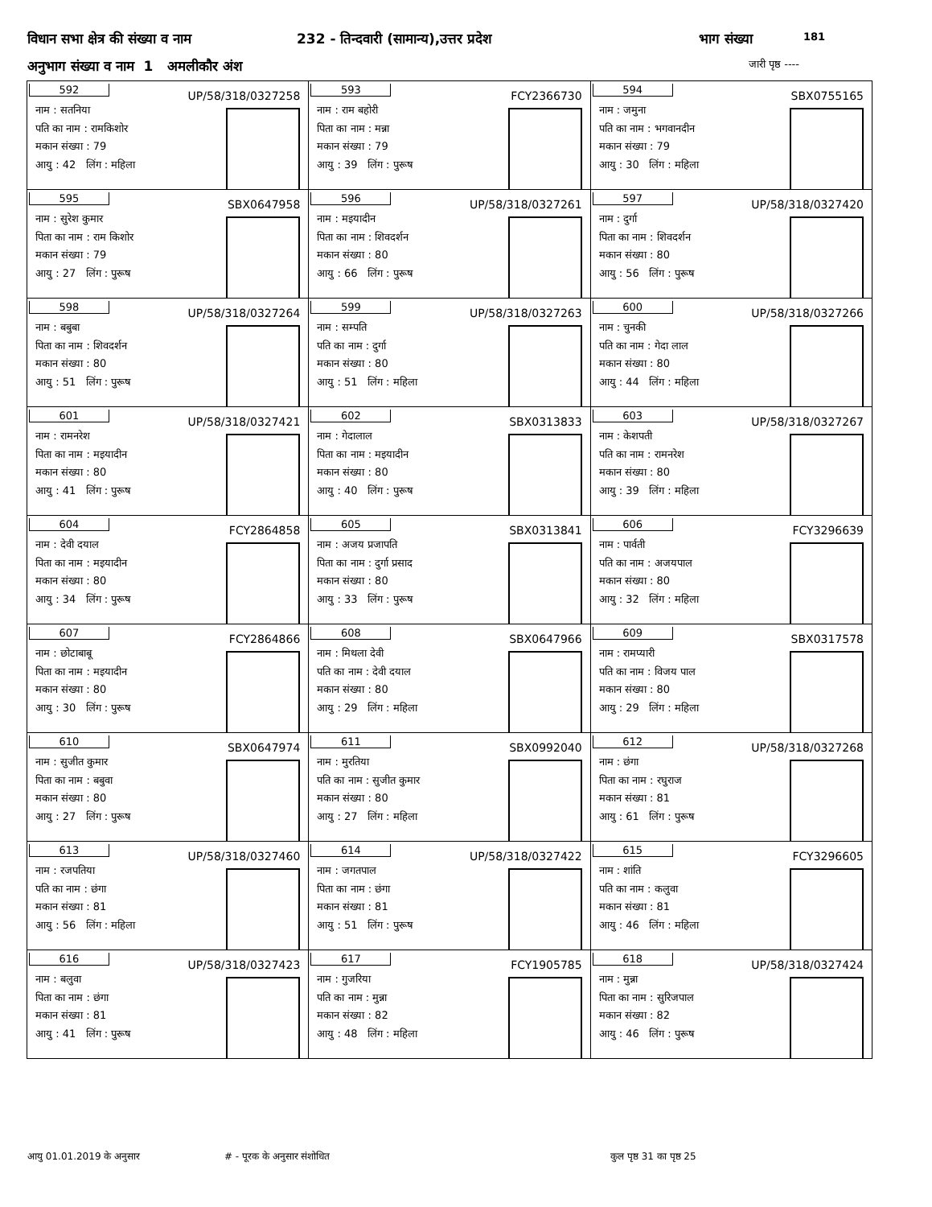विधान सभा क्षेत्र की संख्या व नाम 232 - तिन्दवारी (सामान्य),उत्तर प्रदेश भाग संख्या 181
अनुभाग संख्या व नाम 1 अमलीकौर अंश जारी पृष्ठ ----
| 592 UP/58/318/0327258 नाम : सतनिया पति का नाम : रामकिशोर मकान संख्या : 79 आयु : 42 लिंग : महिला | 593 FCY2366730 नाम : राम बहोरी पिता का नाम : मन्ना मकान संख्या : 79 आयु : 39 लिंग : पुरूष | 594 SBX0755165 नाम : जमुना पति का नाम : भगवानदीन मकान संख्या : 79 आयु : 30 लिंग : महिला |
| 595 SBX0647958 नाम : सुरेश कुमार पिता का नाम : राम किशोर मकान संख्या : 79 आयु : 27 लिंग : पुरूष | 596 UP/58/318/0327261 नाम : मइयादीन पिता का नाम : शिवदर्शन मकान संख्या : 80 आयु : 66 लिंग : पुरूष | 597 UP/58/318/0327420 नाम : दुर्गा पिता का नाम : शिवदर्शन मकान संख्या : 80 आयु : 56 लिंग : पुरूष |
| 598 UP/58/318/0327264 नाम : बबुबा पिता का नाम : शिवदर्शन मकान संख्या : 80 आयु : 51 लिंग : पुरूष | 599 UP/58/318/0327263 नाम : सम्पति पति का नाम : दुर्गा मकान संख्या : 80 आयु : 51 लिंग : महिला | 600 UP/58/318/0327266 नाम : चुनकी पति का नाम : गेदा लाल मकान संख्या : 80 आयु : 44 लिंग : महिला |
| 601 UP/58/318/0327421 नाम : रामनरेश पिता का नाम : मइयादीन मकान संख्या : 80 आयु : 41 लिंग : पुरूष | 602 SBX0313833 नाम : गेदालाल पिता का नाम : मइयादीन मकान संख्या : 80 आयु : 40 लिंग : पुरूष | 603 UP/58/318/0327267 नाम : केशपती पति का नाम : रामनरेश मकान संख्या : 80 आयु : 39 लिंग : महिला |
| 604 FCY2864858 नाम : देवी दयाल पिता का नाम : मइयादीन मकान संख्या : 80 आयु : 34 लिंग : पुरूष | 605 SBX0313841 नाम : अजय प्रजापति पिता का नाम : दुर्गा प्रसाद मकान संख्या : 80 आयु : 33 लिंग : पुरूष | 606 FCY3296639 नाम : पार्वती पति का नाम : अजयपाल मकान संख्या : 80 आयु : 32 लिंग : महिला |
| 607 FCY2864866 नाम : छोटाबाबू पिता का नाम : मइयादीन मकान संख्या : 80 आयु : 30 लिंग : पुरूष | 608 SBX0647966 नाम : मिथला देवी पति का नाम : देवी दयाल मकान संख्या : 80 आयु : 29 लिंग : महिला | 609 SBX0317578 नाम : रामप्यारी पति का नाम : विजय पाल मकान संख्या : 80 आयु : 29 लिंग : महिला |
| 610 SBX0647974 नाम : सुजीत कुमार पिता का नाम : बबुवा मकान संख्या : 80 आयु : 27 लिंग : पुरूष | 611 SBX0992040 नाम : मुरतिया पति का नाम : सुजीत कुमार मकान संख्या : 80 आयु : 27 लिंग : महिला | 612 UP/58/318/0327268 नाम : छंगा पिता का नाम : रघुराज मकान संख्या : 81 आयु : 61 लिंग : पुरूष |
| 613 UP/58/318/0327460 नाम : रजपतिया पति का नाम : छंगा मकान संख्या : 81 आयु : 56 लिंग : महिला | 614 UP/58/318/0327422 नाम : जगतपाल पिता का नाम : छंगा मकान संख्या : 81 आयु : 51 लिंग : पुरूष | 615 FCY3296605 नाम : शांति पति का नाम : कलुवा मकान संख्या : 81 आयु : 46 लिंग : महिला |
| 616 UP/58/318/0327423 नाम : बलुवा पिता का नाम : छंगा मकान संख्या : 81 आयु : 41 लिंग : पुरूष | 617 FCY1905785 नाम : गुजरिया पति का नाम : मुन्ना मकान संख्या : 82 आयु : 48 लिंग : महिला | 618 UP/58/318/0327424 नाम : मुन्ना पिता का नाम : सुरिजपाल मकान संख्या : 82 आयु : 46 लिंग : पुरूष |
आयु 01.01.2019 के अनुसार # - पूरक के अनुसार संशोधित कुल पृष्ठ 31 का पृष्ठ 25